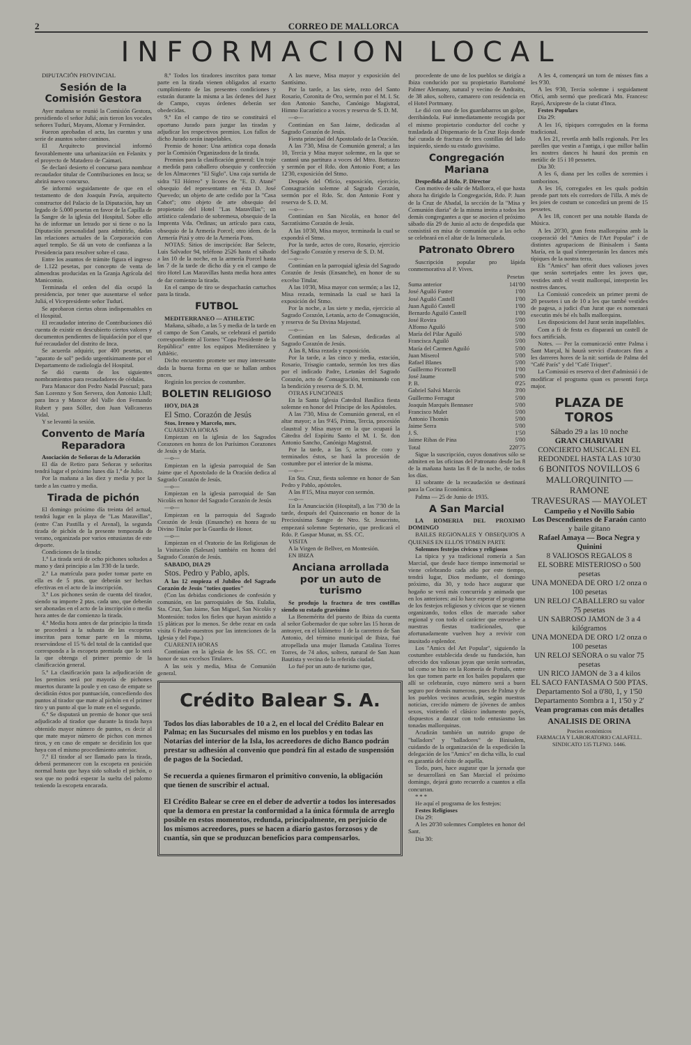2 CORREO DE MALLORCA
INFORMACION LOCAL
DIPUTACIÓN PROVINCIAL
Sesión de la Comisión Gestora
Ayer mañana se reunió la Comisión Gestora, presidiendo el señor Juliá; asis tieron los vocales señores Tudurí, Mayans, Alomar y Fernández.
Fueron aprobadas el acta, las cuentas y una serie de asuntos sobre caminos.
El Arquitecto provincial informó favorablemente una urbanización en Felanitx y el proyecto de Matadero de Caimari.
Se declaró desierto el concurso para nombrar recaudador titular de Contribuciones en Inca; se abrirá nuevo concurso.
Se informó seguidamente de que en el testamento de don Joaquín Pavía, arquitecto constructor del Palacio de la Diputación, hay un legado de 5.000 pesetas en favor de la Capilla de la Sangre de la iglesia del Hospital. Sobre ello ha de informar un letrado por si tiene o no la Diputación personalidad para admitirlo, dadas las relaciones actuales de la Corporación con aquel templo. Se dá un voto de confianza a la Presidencia para resolver sobre el caso.
Entre los asuntos de trámite figura el ingreso de 1.122 pesetas, por concepto de venta de almendras producidas en la Granja Agrícola del Manicomio.
Terminada el orden del día ocupó la presidencia, por tener que ausentarse el señor Juliá, el Vicepresidente señor Tudurí.
Se aprobaron ciertas obras indispensables en el Hospital.
El recaudador interino de Contribuciones dió cuenta de existir en descubierto ciertos valores y documentos pendientes de liquidación por el que fué recaudador del distrito de Inca.
Se acuerda adquirir, por 400 pesetas, un "aparato de sol" pedido urgentísimamente por el Departamento de radiología del Hospital.
Se dió cuenta de los siguientes nombramientos para recaudadores de cédulas.
Para Manacor don Pedro Nadal Pascual; para San Lorenzo y Son Servera, don Antonio Llull; para Inca y Mancor del Valle don Fernando Rubert y para Sóller, don Juan Vallcaneras Vidal.
Y se levantó la sesión.
Convento de María Reparadora
Asociación de Señoras de la Adoración
El día de Retiro para Señoras y señoritas tendrá lugar el próximo lunes día 1.º de Julio.
Por la mañana a las diez y media y por la tarde a las cuatro y media.
Tirada de pichón
El domingo próximo día treinta del actual, tendrá lugar en la playa de "Las Maravillas", (entre C'an Pastilla y el Arenal), la segunda tirada de pichón de la presente temporada de verano, organizada por varios entusiastas de este deporte.
Condiciones de la tirada:
1.º La tirada será de ocho pichones soltados a mano y dará principio a las 3'30 de la tarde.
2.º La matrícula para poder tomar parte en ella es de 5 ptas. que deberán ser hechas efectivas en el acto de la inscripción.
3.º Los pichones serán de cuenta del tirador, siendo su importe 2 ptas. cada uno, que deberán ser abonadas en el acto de la inscripción o media hora antes de dar comienzo la tirada.
4.º Media hora antes de dar principio la tirada se procederá a la subasta de las escopetas inscritas para tomar parte en la misma, reservándose el 15 % del total de la cantidad que corresponda a la escopeta premiada que lo será la que obtenga el primer premio de la clasificación general.
5.º La clasificación para la adjudicación de los premios será por mayoría de pichones muertos durante la poule y en caso de empate se decidirán éstos por puntuación, concediendo dos puntos al tirador que mate al pichón en el primer tiro y un punto al que lo mate en el segundo.
6.º Se disputará un premio de honor que será adjudicado al tirador que durante la tirada haya obtenido mayor número de puntos, es decir al que mate mayor número de pichos con menos tiros, y en caso de empate se decidirán los que haya con el mismo procedimiento anterior.
7.º El tirador al ser llamado para la tirada, deberá permanecer con la escopeta en posición normal hasta que haya sido soltado el pichón, o sea que no podrá esperar la suelta del palomo teniendo la escopeta encarada.
8.º Todos los tiradores inscritos para tomar parte en la tirada vienen obligados al exacto cumplimiento de las presentes condiciones y estarán durante la misma a las órdenes del Juez de Campo, cuyas órdenes deberán ser obedecidas.
9.º En el campo de tiro se constituirá el oportuno Jurado para juzgar las tiradas y adjudicar los respectivos premios. Los fallos de dicho Jurado serán inapelables.
Premio de honor: Una artística copa donada por la Comisión Organizadora de la tirada.
Premios para la clasificación general: Un traje a medida para caballero obsequio y confección de los Almacenes "El Siglo". Una caja surtida de sidra "El Hórreo" y licores de "E. D. Atané" obsequio del representante en ésta D. José Quevedo; un objeto de arte cedido por la "Casa Cabot"; otro objeto de arte obsequio del propietario del Hotel "Las Maravillas"; un artístico calendario de sobremesa, obsequio de la Imprenta Vda. Ordinas; un artículo para caza, obsequio de la Armería Porcel; otro idem. de la Armería Pizá y otro de la Armería Pons.
NOTAS: Sitios de inscripción: Bar Selecte, Luis Salvador 94, teléfono 2526 hasta el sábado a las 10 de la noche, en la armería Porcel hasta las 7 de la tarde de dicho día y en el campo de tiro Hotel Las Maravillas hasta media hora antes de dar comienzo la tirada.
En el campo de tiro se despacharán cartuchos para la tirada.
FUTBOL
MEDITERRANEO — ATHLETIC
Mañana, sábado, a las 5 y media de la tarde en el campo de Son Canals, se celebrará el partido correspondiente al Torneo "Copa Presidente de la República" entre los equipos Mediterráneo y Athlétic.
Dicho encuentro promete ser muy interesante dada la buena forma en que se hallan ambos onces.
Regirán los precios de costumbre.
BOLETIN RELIGIOSO
HOY, DIA 28
El Smo. Corazón de Jesús
Stos. Ireneo y Marcelo, mrs.
CUARENTA HORAS
Empiezan en la iglesia de los Sagrados Corazones en honra de los Purísimos Corazones de Jesús y de María.
—o—
Empiezan en la iglesia parroquial de San Jaime que el Apostolado de la Oración dedica al Sagrado Corazón de Jesús.
—o—
Empiezan en la iglesia parroquial de San Nicolás en honor del Sagrado Corazón de Jesús
—o—
Empiezan en la parroquia del Sagrado Corazón de Jesús (Ensanche) en honra de su Divino Titular por la Guardia de Honor.
—o—
Empiezan en el Oratorio de las Religiosas de la Visitación (Salesas) también en honra del Sagrado Corazón de Jesús.
SABADO, DIA 29
Stos. Pedro y Pablo, apls.
A las 12 empieza el Jubileo del Sagrado Corazón de Jesús "toties quoties"
(Con las debidas condiciones de confesión y comunión, en las parroquiales de Sta. Eulalia, Sta. Cruz, San Jaime, San Miguel, San Nicolás y Montesión: todos los fieles que hayan asistido a 15 pláticas por lo menos. Se debe rezar en cada visita 6 Padre-nuestros por las intenciones de la Iglesia y del Papa.)
CUARENTA HORAS
Continúan en la iglesia de los SS. CC. en honor de sus excelsos Titulares.
A las seis y media, Misa de Comunión general.
A las nueve, Misa mayor y exposición del Santísimo.
Por la tarde, a las siete, rezo del Santo Rosario, Coronita de Oro, sermón por el M. I. Sr. don Antonio Sancho, Canónigo Magistral, Himno Eucarístico a voces y reserva de S. D. M.
—o—
Continúan en San Jaime, dedicadas al Sagrado Corazón de Jesús.
Fiesta principal del Apostolado de la Oración.
A las 7'30, Misa de Comunión general; a las 10, Tercia y Misa mayor solemne, en la que se cantará una partitura a voces del Mtro. Bottazzo y sermón por el Rdo. don Antonio Font; a las 12'30, exposición del Stmo.
Después del Oficio, exposición, ejercicio, Consagración solemne al Sagrado Corazón, sermón por el Rdo. Sr. don Antonio Font y reserva de S. D. M.
—o—
Continúan en San Nicolás, en honor del Sacratísimo Corazón de Jesús.
A las 10'30, Misa mayor, terminada la cual se expondrá el Stmo.
Por la tarde, actos de coro, Rosario, ejercicio del Sagrado Corazón y reserva de S. D. M.
—o—
Continúan en la parroquial iglesia del Sagrado Corazón de Jesús (Ensanche), en honor de su excelso Titular.
A las 10'30, Misa mayor con sermón; a las 12, Misa rezada, terminada la cual se hará la exposición del Stmo.
Por la noche, a las siete y media, ejercicio al Sagrado Corazón, Letanía, acto de Consagración, y reserva de Su Divina Majestad.
—o—
Continúan en las Salesas, dedicadas al Sagrado Corazón de Jesús.
A las 8, Misa rezada y exposición.
Por la tarde, a las cinco y media, estación, Rosario, Trisagio cantado, sermón los tres días por el indicado Padre, Letanías del Sagrado Corazón, acto de Consagración, terminando con la bendición y reserva de S. D. M.
OTRAS FUNCIONES
En la Santa Iglesia Catedral Basílica fiesta solemne en honor del Príncipe de los Apóstoles.
A las 7'30, Misa de Comunión general, en el altar mayor; a las 9'45, Prima, Tercia, procesión claustral y Misa mayor en la que ocupará la Cátedra del Espíritu Santo el M. I. Sr. don Antonio Sancho, Canónigo Magistral.
Por la tarde, a las 5, actos de coro y terminados éstos, se hará la procesión de costumbre por el interior de la misma.
—o—
En Sta. Cruz, fiesta solemne en honor de San Pedro y Pablo, apóstoles.
A las 8'15, Misa mayor con sermón.
—o—
En la Anunciación (Hospital), a las 7'30 de la tarde, después del Quincenario en honor de la Preciosísima Sangre de Ntro. Sr. Jesucristo, empezará solemne Septenario, que predicará el Rdo. P. Gaspar Munar, m. SS. CC.
VISITA
A la Virgen de Bellver, en Montesión.
EN IBIZA
Anciana arrollada por un auto de turismo
Se produjo la fractura de tres costillas siendo su estado gravísimo
La Benemérita del puesto de Ibiza da cuenta al señor Gobernador de que sobre las 15 horas de anteayer, en el kilómetro 1 de la carretera de San Antonio, del término municipal de Ibiza, fué atropellada una mujer llamada Catalina Torres Torres, de 74 años, soltera, natural de San Juan Bautista y vecina de la referida ciudad.
Lo fué por un auto de turismo que,
Crédito Balear S. A.
Todos los días laborables de 10 a 2, en el local del Crédito Balear en Palma; en las Sucursales del mismo en los pueblos y en todas las Notarías del interior de la Isla, los acreedores de dicho Banco podrán prestar su adhesión al convenio que pondrá fin al estado de suspensión de pagos de la Sociedad.
Se recuerda a quienes firmaron el primitivo convenio, la obligación que tienen de suscribir el actual.
El Crédito Balear se cree en el deber de advertir a todos los interesados que la demora en prestar la conformidad a la única fórmula de arreglo posible en estos momentos, redunda, principalmente, en perjuicio de los mismos acreedores, pues se hacen a diario gastos forzosos y de cuantía, sin que se produzcan beneficios para compensarlos.
procedente de uno de los pueblos se dirigía a Ibiza conducido por su propietario Bartolomé Palmer Alemany, natural y vecino de Andraitx, de 38 años, soltero, camarero con residencia en el Hotel Portmany.
Le dió con uno de los guardabarros un golpe, derribándola. Fué inmediatamente recogida por el mismo propietario conductor del coche y trasladada al Dispensario de la Cruz Roja donde fué curada de fractura de tres costillas del lado izquierdo, siendo su estado gravísimo.
Congregación Mariana
Despedida al Rdo. P. Director
Con motivo de salir de Mallorca, el que hasta ahora ha dirigido la Congregación, Rdo. P. Juan de la Cruz de Abadal, la sección de la "Misa y Comunión diaria" de la misma invita a todos los demás congregantes a que se asocien el próximo sábado día 29 de Junio al acto de despedida que consistirá en misa de comunión que a las ocho se celebrará en el altar de la Inmaculada.
Patronato Obrero
Suscripción popular pro lápida conmemorativa al P. Vives.
| | Pesetas |
| --- | --- |
| Suma anterior | 141'00 |
| José Aguiló Fuster | 1'00 |
| José Aguiló Castell | 1'00 |
| Juan Aguiló Castell | 1'00 |
| Bernardo Aguiló Castell | 1'00 |
| José Rovira | 5'00 |
| Alfonso Aguiló | 5'00 |
| María del Pilar Aguiló | 5'00 |
| Francisca Aguiló | 5'00 |
| María del Carmen Aguiló | 5'00 |
| Juan Miserol | 5'00 |
| Rafael Blanes | 5'00 |
| Guillermo Picornell | 1'00 |
| José Jaume | 5'00 |
| P. B. | 0'25 |
| Gabriel Salvá Marcús | 3'00 |
| Guillermo Ferragut | 5'00 |
| Joaquín Marquès Bennaser | 5'00 |
| Francisco Mulet | 5'00 |
| Antonio Thomás | 5'00 |
| Jaime Serra | 5'00 |
| J. S. | 1'50 |
| Jaime Ribas de Pina | 5'00 |
| Total | 220'75 |
Sigue la suscripción, cuyos donativos sólo se admiten en las oficinas del Patronato desde las 8 de la mañana hasta las 8 de la noche, de todos los días.
El sobrante de la recaudación se destinará para la Cocina Económica.
Palma — 25 de Junio de 1935.
A San Marcial
LA ROMERIA DEL PROXIMO DOMINGO
BAILES REGIONALES Y OBSEQUIOS A QUIENES EN ELLOS TOMEN PARTE
Solemnes festejos cívicos y religiosos
La típica y ya tradicional romería a San Marcial, que desde hace tiempo inmemorial se viene celebrando cada año por este tiempo, tendrá lugar, Dios mediante, el domingo próximo, día 30, y todo hace augurar que hogaño se verá más concurrida y animada que en los anteriores: así lo hace esperar el programa de los festejos religiosos y cívicos que se vienen organizando, todos ellos de marcado sabor regional y con todo el carácter que envuelve a nuestras fiestas tradicionales, que afortunadamente vuelven hoy a revivir con inusitado esplendor.
Los "Amics del Art Popular", siguiendo la costumbre establecida desde su fundación, han ofrecido dos valiosas joyas que serán sorteadas, tal como se hizo en la Romería de Portals, entre los que tomen parte en los bailes populares que allí se celebrarán, cuyo número será a buen seguro por demás numeroso, pues de Palma y de los pueblos vecinos acudirán, según nuestras noticias, crecido número de jóvenes de ambos sexos, vistiendo el clásico indumento payés, dispuestos a danzar con todo entusiasmo las tonadas mallorquinas.
Acudirán también un nutrido grupo de "balladors" y "balladores" de Binisalem, cuidando de la organización de la expedición la delegación de los "Amics" en dicha villa, lo cual es garantía del éxito de aquélla.
Todo, pues, hace augurar que la jornada que se desarrollará en San Marcial el próximo domingo, dejará grato recuerdo a cuantos a ella concurran.
* * *
He aquí el programa de los festejos:
Festes Religioses
Dia 29:
A les 20'30 solemnes Completes en honor del Sant.
Dia 30:
A les 4, començará un torn de misses fins a les 9'30.
A les 9'30, Tercia solemne i seguidament Ofici, amb sermó que predicarà Mn. Francesc Rayó, Arxipreste de la ciutat d'Inca.
Festes Populars
Dia 29:
A les 16, típiques corregudes en la forma tradicional.
A les 21, revetla amb balls regionals. Per les parelles que vestin a l'antiga, i que millor ballin les nostres dances hi haurá dos premis en metàlic de 15 i 10 pessetes.
Dia 30:
A les 6, diana per les colles de xeremies i tamborinos.
A les 16, corregudes en les quals podrán prende part tots els corredors de l'illa. A més de les joies de costum se concedirá un premi de 15 pessetes.
A les 18, concert per una notable Banda de Música.
A les 20'30, gran festa mallorquina amb la cooperació del "Amics de l'Art Popular" i de distintes agrupacions de Binisalem i Santa María, en la qual s'interpretarán les dances més típiques de la nostra terra.
Els "Amics" han oferit dues valioses joves que serán sortetjades entre les joves que, vestides amb el vestit mallorquí, interpretin les nostres dances.
La Comissió concedeix un primer premi de 20 pessetes i un de 10 a les que també vestides de pagesa, a judici d'un Jurat que es nomenará executin més bé els balls mallorquins.
Les disposicions del Jurat serán inapellables.
Com a fi de festa es disparará un castell de focs artificials.
Notes. — Per la comunicació entre Palma i Sant Marçal, hi haurà servici d'autocars fins a les darreres hores de la nit: sortida de Palma del "Café París" y del "Café Triquet".
La Comissió es reserva el dret d'admissió i de modificar el programa quan es presenti força major.
PLAZA DE TOROS
Sábado 29 a las 10 noche
GRAN CHARIVARI
CONCIERTO MUSICAL EN EL REDONDEL HASTA LAS 10'30
6 BONITOS NOVILLOS 6 MALLORQUINITO — RAMONE
TRAVESURAS — MAYOLET
Campeño y el Novillo Sabio
Los Descendientes de Faraón canto y baile gitano
Rafael Amaya — Boca Negra y Quinini
8 VALIOSOS REGALOS 8
EL SOBRE MISTERIOSO o 500 pesetas
UNA MONEDA DE ORO 1/2 onza o 100 pesetas
UN RELOJ CABALLERO su valor 75 pesetas
UN SABROSO JAMON de 3 a 4 kilógramos
UNA MONEDA DE ORO 1/2 onza o 100 pesetas
UN RELOJ SEÑORA o su valor 75 pesetas
UN RICO JAMON de 3 a 4 kilos
EL SACO FANTASMA O 500 PTAS.
Departamento Sol a 0'80, 1, y 1'50
Departamento Sombra a 1, 1'50 y 2'
Vean programas con más detalles
ANALISIS DE ORINA
Precios económicos
FARMACIA Y LABORATORIO CALAFELL. SINDICATO 135 TLFNO. 1446.